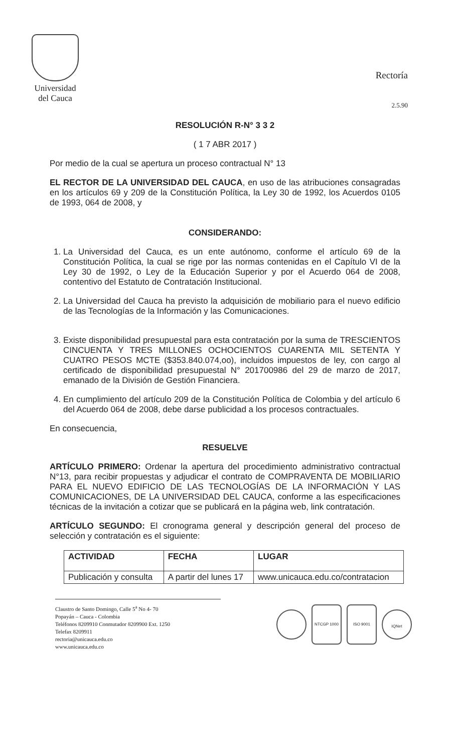Universidad
del Cauca
Rectoría
2.5.90
RESOLUCIÓN R-N° 3 3 2
( 1 7 ABR 2017 )
Por medio de la cual se apertura un proceso contractual N° 13
EL RECTOR DE LA UNIVERSIDAD DEL CAUCA, en uso de las atribuciones consagradas en los artículos 69 y 209 de la Constitución Política, la Ley 30 de 1992, los Acuerdos 0105 de 1993, 064 de 2008, y
CONSIDERANDO:
1. La Universidad del Cauca, es un ente autónomo, conforme el artículo 69 de la Constitución Política, la cual se rige por las normas contenidas en el Capítulo VI de la Ley 30 de 1992, o Ley de la Educación Superior y por el Acuerdo 064 de 2008, contentivo del Estatuto de Contratación Institucional.
2. La Universidad del Cauca ha previsto la adquisición de mobiliario para el nuevo edificio de las Tecnologías de la Información y las Comunicaciones.
3. Existe disponibilidad presupuestal para esta contratación por la suma de TRESCIENTOS CINCUENTA Y TRES MILLONES OCHOCIENTOS CUARENTA MIL SETENTA Y CUATRO PESOS MCTE ($353.840.074,oo), incluidos impuestos de ley, con cargo al certificado de disponibilidad presupuestal N° 201700986 del 29 de marzo de 2017, emanado de la División de Gestión Financiera.
4. En cumplimiento del artículo 209 de la Constitución Política de Colombia y del artículo 6 del Acuerdo 064 de 2008, debe darse publicidad a los procesos contractuales.
En consecuencia,
RESUELVE
ARTÍCULO PRIMERO: Ordenar la apertura del procedimiento administrativo contractual N°13, para recibir propuestas y adjudicar el contrato de COMPRAVENTA DE MOBILIARIO PARA EL NUEVO EDIFICIO DE LAS TECNOLOGÍAS DE LA INFORMACIÓN Y LAS COMUNICACIONES, DE LA UNIVERSIDAD DEL CAUCA, conforme a las especificaciones técnicas de la invitación a cotizar que se publicará en la página web, link contratación.
ARTÍCULO SEGUNDO: El cronograma general y descripción general del proceso de selección y contratación es el siguiente:
| ACTIVIDAD | FECHA | LUGAR |
| --- | --- | --- |
| Publicación y consulta | A partir del lunes 17 | www.unicauca.edu.co/contratacion |
Claustro de Santo Domingo, Calle 5<sup>a</sup> No 4- 70
Popayán – Cauca - Colombia
Teléfonos 8209910 Conmutador 8209900 Ext. 1250
Telefax 8209911
rectoria@unicauca.edu.co
www.unicauca.edu.co
NTCGP 1000 ISO 9001
IQNet